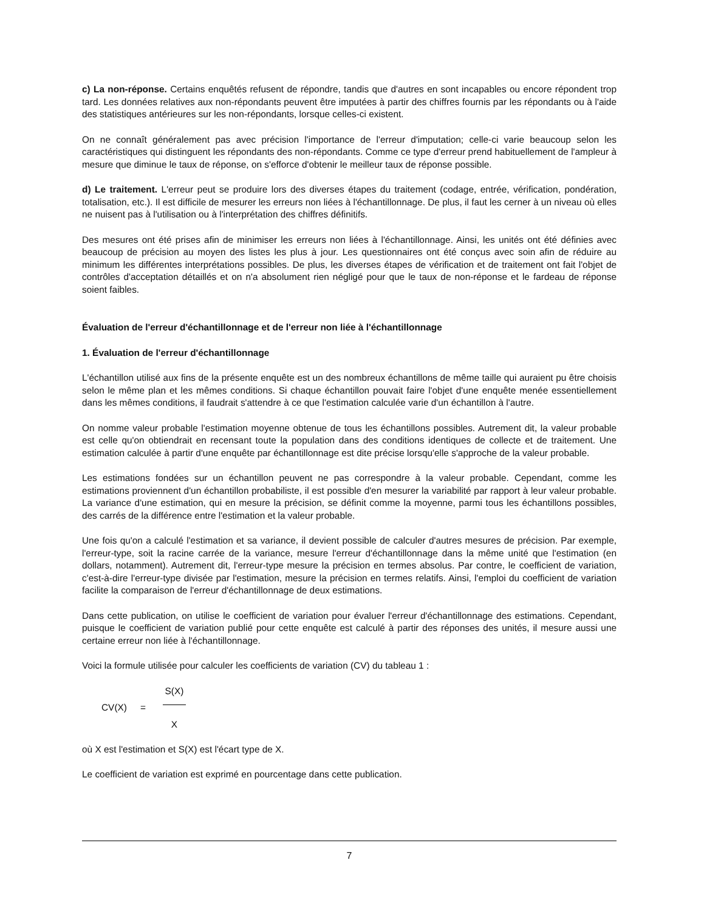c) La non-réponse. Certains enquêtés refusent de répondre, tandis que d'autres en sont incapables ou encore répondent trop tard. Les données relatives aux non-répondants peuvent être imputées à partir des chiffres fournis par les répondants ou à l'aide des statistiques antérieures sur les non-répondants, lorsque celles-ci existent.
On ne connaît généralement pas avec précision l'importance de l'erreur d'imputation; celle-ci varie beaucoup selon les caractéristiques qui distinguent les répondants des non-répondants. Comme ce type d'erreur prend habituellement de l'ampleur à mesure que diminue le taux de réponse, on s'efforce d'obtenir le meilleur taux de réponse possible.
d) Le traitement. L'erreur peut se produire lors des diverses étapes du traitement (codage, entrée, vérification, pondération, totalisation, etc.). Il est difficile de mesurer les erreurs non liées à l'échantillonnage. De plus, il faut les cerner à un niveau où elles ne nuisent pas à l'utilisation ou à l'interprétation des chiffres définitifs.
Des mesures ont été prises afin de minimiser les erreurs non liées à l'échantillonnage. Ainsi, les unités ont été définies avec beaucoup de précision au moyen des listes les plus à jour. Les questionnaires ont été conçus avec soin afin de réduire au minimum les différentes interprétations possibles. De plus, les diverses étapes de vérification et de traitement ont fait l'objet de contrôles d'acceptation détaillés et on n'a absolument rien négligé pour que le taux de non-réponse et le fardeau de réponse soient faibles.
Évaluation de l'erreur d'échantillonnage et de l'erreur non liée à l'échantillonnage
1. Évaluation de l'erreur d'échantillonnage
L'échantillon utilisé aux fins de la présente enquête est un des nombreux échantillons de même taille qui auraient pu être choisis selon le même plan et les mêmes conditions. Si chaque échantillon pouvait faire l'objet d'une enquête menée essentiellement dans les mêmes conditions, il faudrait s'attendre à ce que l'estimation calculée varie d'un échantillon à l'autre.
On nomme valeur probable l'estimation moyenne obtenue de tous les échantillons possibles. Autrement dit, la valeur probable est celle qu'on obtiendrait en recensant toute la population dans des conditions identiques de collecte et de traitement. Une estimation calculée à partir d'une enquête par échantillonnage est dite précise lorsqu'elle s'approche de la valeur probable.
Les estimations fondées sur un échantillon peuvent ne pas correspondre à la valeur probable. Cependant, comme les estimations proviennent d'un échantillon probabiliste, il est possible d'en mesurer la variabilité par rapport à leur valeur probable. La variance d'une estimation, qui en mesure la précision, se définit comme la moyenne, parmi tous les échantillons possibles, des carrés de la différence entre l'estimation et la valeur probable.
Une fois qu'on a calculé l'estimation et sa variance, il devient possible de calculer d'autres mesures de précision. Par exemple, l'erreur-type, soit la racine carrée de la variance, mesure l'erreur d'échantillonnage dans la même unité que l'estimation (en dollars, notamment). Autrement dit, l'erreur-type mesure la précision en termes absolus. Par contre, le coefficient de variation, c'est-à-dire l'erreur-type divisée par l'estimation, mesure la précision en termes relatifs. Ainsi, l'emploi du coefficient de variation facilite la comparaison de l'erreur d'échantillonnage de deux estimations.
Dans cette publication, on utilise le coefficient de variation pour évaluer l'erreur d'échantillonnage des estimations. Cependant, puisque le coefficient de variation publié pour cette enquête est calculé à partir des réponses des unités, il mesure aussi une certaine erreur non liée à l'échantillonnage.
Voici la formule utilisée pour calculer les coefficients de variation (CV) du tableau 1 :
CV(X) = S(X)
X
où X est l'estimation et S(X) est l'écart type de X.
Le coefficient de variation est exprimé en pourcentage dans cette publication.
7